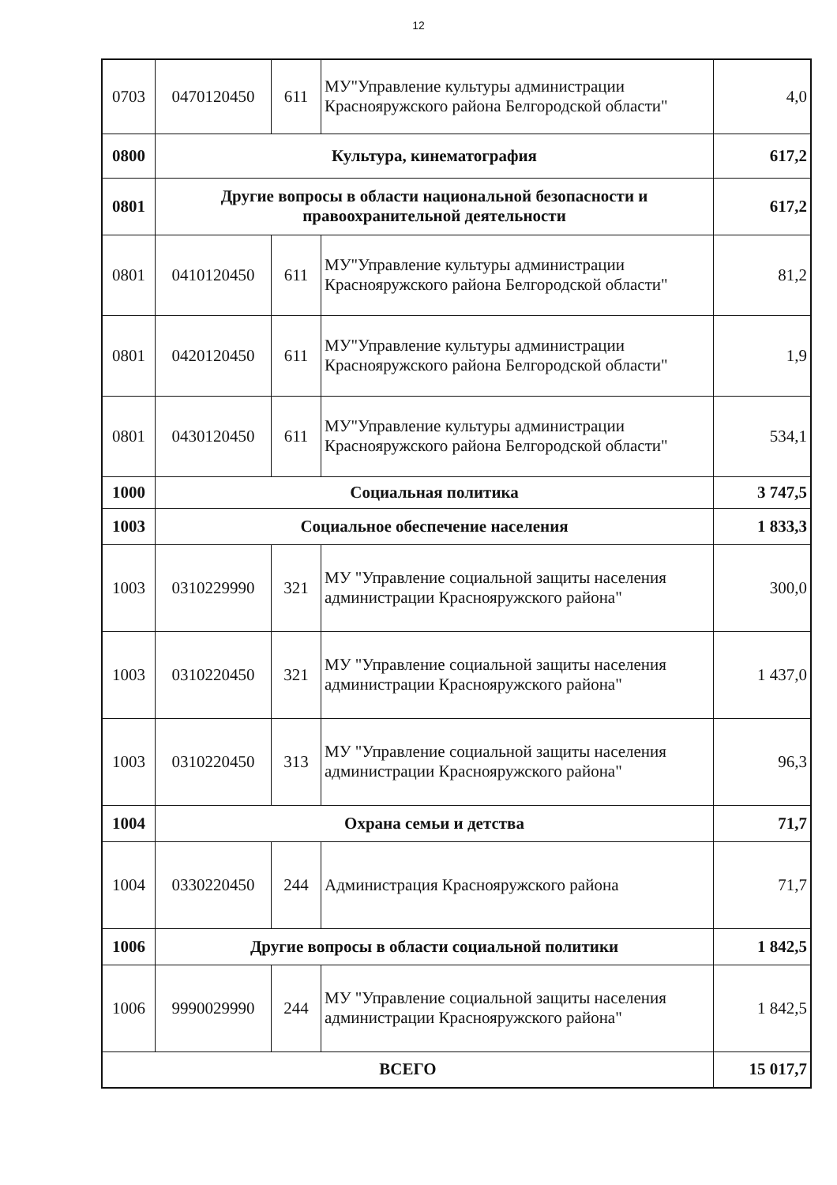12
| 0703 | 0470120450 | 611 | МУ"Управление культуры администрации Краснояружского района Белгородской области" | 4,0 |
| 0800 | Культура, кинематография | | | 617,2 |
| 0801 | Другие вопросы в области национальной безопасности и правоохранительной деятельности | | | 617,2 |
| 0801 | 0410120450 | 611 | МУ"Управление культуры администрации Краснояружского района Белгородской области" | 81,2 |
| 0801 | 0420120450 | 611 | МУ"Управление культуры администрации Краснояружского района Белгородской области" | 1,9 |
| 0801 | 0430120450 | 611 | МУ"Управление культуры администрации Краснояружского района Белгородской области" | 534,1 |
| 1000 | Социальная политика | | | 3 747,5 |
| 1003 | Социальное обеспечение населения | | | 1 833,3 |
| 1003 | 0310229990 | 321 | МУ "Управление социальной защиты населения администрации Краснояружского района" | 300,0 |
| 1003 | 0310220450 | 321 | МУ "Управление социальной защиты населения администрации Краснояружского района" | 1 437,0 |
| 1003 | 0310220450 | 313 | МУ "Управление социальной защиты населения администрации Краснояружского района" | 96,3 |
| 1004 | Охрана семьи и детства | | | 71,7 |
| 1004 | 0330220450 | 244 | Администрация Краснояружского района | 71,7 |
| 1006 | Другие вопросы в области социальной политики | | | 1 842,5 |
| 1006 | 9990029990 | 244 | МУ "Управление социальной защиты населения администрации Краснояружского района" | 1 842,5 |
| ВСЕГО | | | | 15 017,7 |